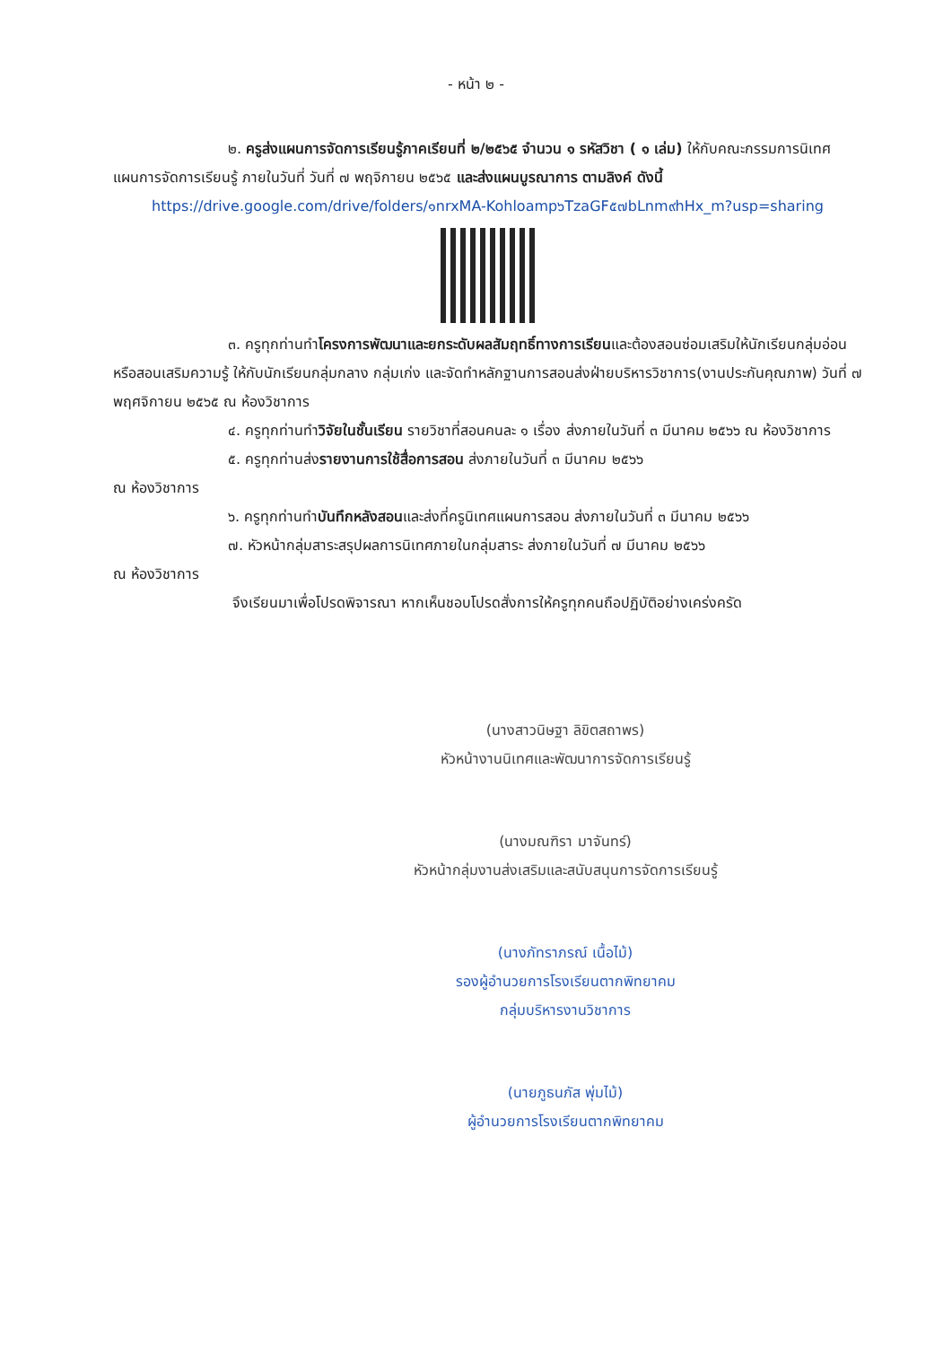- หน้า ๒ -
๒. ครูส่งแผนการจัดการเรียนรู้ภาคเรียนที่ ๒/๒๕๖๕ จำนวน ๑ รหัสวิชา ( ๑ เล่ม) ให้กับคณะกรรมการนิเทศแผนการจัดการเรียนรู้ ภายในวันที่ วันที่ ๗ พฤจิกายน ๒๕๖๕ และส่งแผนบูรณาการ ตามลิงค์ ดังนี้
https://drive.google.com/drive/folders/๑nrxMA-Kohloamp๖TzaGF๕๗bLnm๙hHx_m?usp=sharing
๓. ครูทุกท่านทำโครงการพัฒนาและยกระดับผลสัมฤทธิ์ทางการเรียนและต้องสอนซ่อมเสริมให้นักเรียนกลุ่มอ่อน หรือสอนเสริมความรู้ ให้กับนักเรียนกลุ่มกลาง กลุ่มเก่ง และจัดทำหลักฐานการสอนส่งฝ่ายบริหารวิชาการ(งานประกันคุณภาพ) วันที่ ๗ พฤศจิกายน ๒๕๖๕ ณ ห้องวิชาการ
๔. ครูทุกท่านทำวิจัยในชั้นเรียน รายวิชาที่สอนคนละ ๑ เรื่อง ส่งภายในวันที่ ๓ มีนาคม ๒๕๖๖ ณ ห้องวิชาการ
๕. ครูทุกท่านส่งรายงานการใช้สื่อการสอน ส่งภายในวันที่ ๓ มีนาคม ๒๕๖๖
ณ ห้องวิชาการ
๖. ครูทุกท่านทำบันทึกหลังสอนและส่งที่ครูนิเทศแผนการสอน ส่งภายในวันที่ ๓ มีนาคม ๒๕๖๖
๗. หัวหน้ากลุ่มสาระสรุปผลการนิเทศภายในกลุ่มสาระ ส่งภายในวันที่ ๗ มีนาคม ๒๕๖๖
ณ ห้องวิชาการ
จึงเรียนมาเพื่อโปรดพิจารณา หากเห็นชอบโปรดสั่งการให้ครูทุกคนถือปฏิบัติอย่างเคร่งครัด
(นางสาวนิษฐา ลิขิตสถาพร)
หัวหน้างานนิเทศและพัฒนาการจัดการเรียนรู้
(นางมณฑิรา มาจันทร์)
หัวหน้ากลุ่มงานส่งเสริมและสนับสนุนการจัดการเรียนรู้
(นางภัทราภรณ์ เนื้อไม้)
รองผู้อำนวยการโรงเรียนตากพิทยาคม
กลุ่มบริหารงานวิชาการ
(นายภูธนภัส พุ่มไม้)
ผู้อำนวยการโรงเรียนตากพิทยาคม